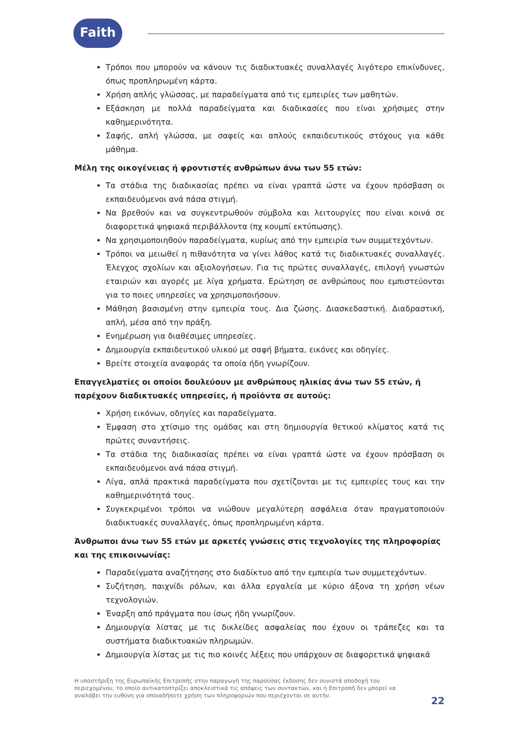Faith
Τρόποι που μπορούν να κάνουν τις διαδικτυακές συναλλαγές λιγότερο επικίνδυνες, όπως προπληρωμένη κάρτα.
Χρήση απλής γλώσσας, με παραδείγματα από τις εμπειρίες των μαθητών.
Εξάσκηση με πολλά παραδείγματα και διαδικασίες που είναι χρήσιμες στην καθημερινότητα.
Σαφής, απλή γλώσσα, με σαφείς και απλούς εκπαιδευτικούς στόχους για κάθε μάθημα.
Μέλη της οικογένειας ή φροντιστές ανθρώπων άνω των 55 ετών:
Τα στάδια της διαδικασίας πρέπει να είναι γραπτά ώστε να έχουν πρόσβαση οι εκπαιδευόμενοι ανά πάσα στιγμή.
Να βρεθούν και να συγκεντρωθούν σύμβολα και λειτουργίες που είναι κοινά σε διαφορετικά ψηφιακά περιβάλλοντα (πχ κουμπί εκτύπωσης).
Να χρησιμοποιηθούν παραδείγματα, κυρίως από την εμπειρία των συμμετεχόντων.
Τρόποι να μειωθεί η πιθανότητα να γίνει λάθος κατά τις διαδικτυακές συναλλαγές. Έλεγχος σχολίων και αξιολογήσεων. Για τις πρώτες συναλλαγές, επιλογή γνωστών εταιριών και αγορές με λίγα χρήματα. Ερώτηση σε ανθρώπους που εμπιστεύονται για το ποιες υπηρεσίες να χρησιμοποιήσουν.
Μάθηση βασισμένη στην εμπειρία τους. Δια ζώσης. Διασκεδαστική. Διαδραστική, απλή, μέσα από την πράξη.
Ενημέρωση για διαθέσιμες υπηρεσίες.
Δημιουργία εκπαιδευτικού υλικού με σαφή βήματα, εικόνες και οδηγίες.
Βρείτε στοιχεία αναφοράς τα οποία ήδη γνωρίζουν.
Επαγγελματίες οι οποίοι δουλεύουν με ανθρώπους ηλικίας άνω των 55 ετών, ή παρέχουν διαδικτυακές υπηρεσίες, ή προϊόντα σε αυτούς:
Χρήση εικόνων, οδηγίες και παραδείγματα.
Έμφαση στο χτίσιμο της ομάδας και στη δημιουργία θετικού κλίματος κατά τις πρώτες συναντήσεις.
Τα στάδια της διαδικασίας πρέπει να είναι γραπτά ώστε να έχουν πρόσβαση οι εκπαιδευόμενοι ανά πάσα στιγμή.
Λίγα, απλά πρακτικά παραδείγματα που σχετίζονται με τις εμπειρίες τους και την καθημερινότητά τους.
Συγκεκριμένοι τρόποι να νιώθουν μεγαλύτερη ασφάλεια όταν πραγματοποιούν διαδικτυακές συναλλαγές, όπως προπληρωμένη κάρτα.
Άνθρωποι άνω των 55 ετών με αρκετές γνώσεις στις τεχνολογίες της πληροφορίας και της επικοινωνίας:
Παραδείγματα αναζήτησης στο διαδίκτυο από την εμπειρία των συμμετεχόντων.
Συζήτηση, παιχνίδι ρόλων, και άλλα εργαλεία με κύριο άξονα τη χρήση νέων τεχνολογιών.
Έναρξη από πράγματα που ίσως ήδη γνωρίζουν.
Δημιουργία λίστας με τις δικλείδες ασφαλείας που έχουν οι τράπεζες και τα συστήματα διαδικτυακών πληρωμών.
Δημιουργία λίστας με τις πιο κοινές λέξεις που υπάρχουν σε διαφορετικά ψηφιακά
Η υποστήριξη της Ευρωπαϊκής Επιτροπής στην παραγωγή της παρούσας έκδοσης δεν συνιστά αποδοχή του περιεχομένου, το οποίο αντικατοπτρίζει αποκλειστικά τις απόψεις των συντακτών, και η Επιτροπή δεν μπορεί να αναλάβει την ευθύνη για οποιαδήποτε χρήση των πληροφοριών που περιέχονται σε αυτήν.
22